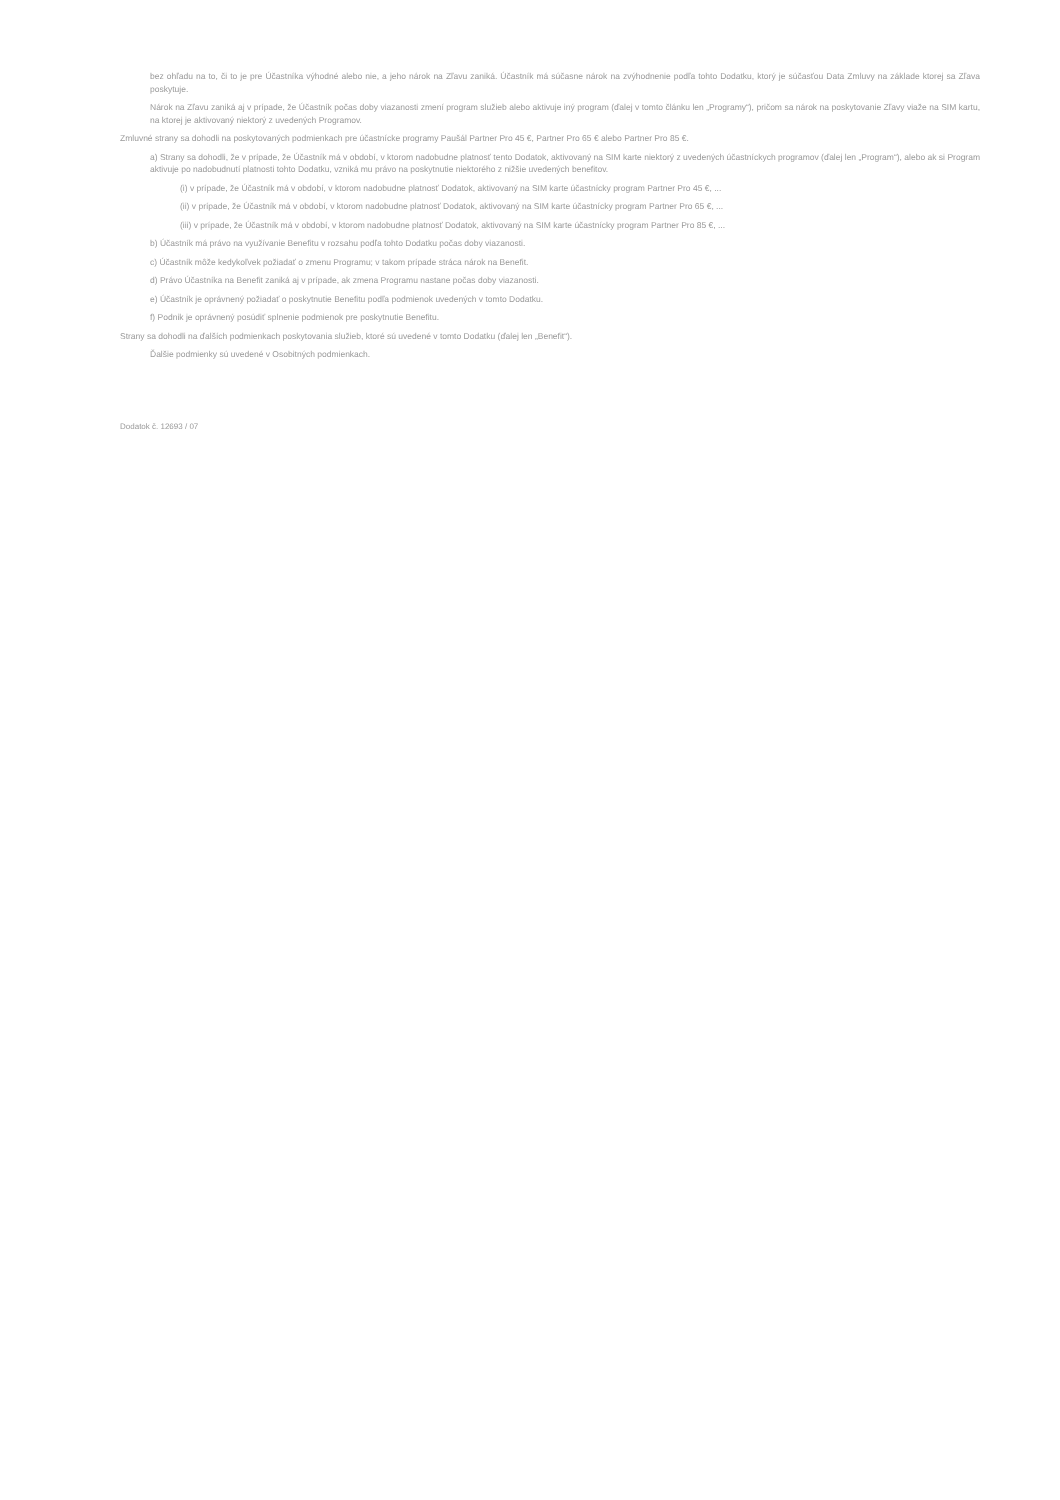bez ohľadu na to, či to je pre Účastníka výhodné alebo nie, a jeho nárok na Zľavu zaniká. Účastník má súčasne nárok na zvýhodnenie podľa tohto Dodatku, ktorý je súčasťou Data Zmluvy na základe ktorej sa Zľava poskytuje.
Nárok na Zľavu zaniká aj v prípade, že Účastník počas doby viazanosti zmení program služieb alebo aktivuje iný program (ďalej v tomto článku len „Programy“), pričom sa nárok na poskytovanie Zľavy viaže na SIM kartu, na ktorej je aktivovaný niektorý z uvedených Programov.
Zmluvné strany sa dohodli na poskytovaných podmienkach pre účastnícke programy Paušál Partner Pro 45 €, Partner Pro 65 € alebo Partner Pro 85 €.
a) Strany sa dohodli, že v prípade, že Účastník má v období, v ktorom nadobudne platnosť tento Dodatok, aktivovaný na SIM karte niektorý z uvedených účastníckych programov (ďalej len „Program“), alebo ak si Program aktivuje po nadobudnutí platnosti tohto Dodatku, vzniká mu právo na poskytnutie niektorého z nižšie uvedených benefitov.
(i) v prípade, že Účastník má v období, v ktorom nadobudne platnosť Dodatok, aktivovaný na SIM karte účastnícky program Partner Pro 45 €, ...
(ii) v prípade, že Účastník má v období, v ktorom nadobudne platnosť Dodatok, aktivovaný na SIM karte účastnícky program Partner Pro 65 €, ...
(iii) v prípade, že Účastník má v období, v ktorom nadobudne platnosť Dodatok, aktivovaný na SIM karte účastnícky program Partner Pro 85 €, ...
b) Účastník má právo na využívanie Benefitu v rozsahu podľa tohto Dodatku počas doby viazanosti.
c) Účastník môže kedykoľvek požiadať o zmenu Programu; v takom prípade stráca nárok na Benefit.
d) Právo Účastníka na Benefit zaniká aj v prípade, ak zmena Programu nastane počas doby viazanosti.
e) Účastník je oprávnený požiadať o poskytnutie Benefitu podľa podmienok uvedených v tomto Dodatku.
f) Podnik je oprávnený posúdiť splnenie podmienok pre poskytnutie Benefitu.
Strany sa dohodli na ďalších podmienkach poskytovania služieb, ktoré sú uvedené v tomto Dodatku (ďalej len „Benefit“).
Ďalšie podmienky sú uvedené v Osobitných podmienkach.
Dodatok č. 12693 / 07